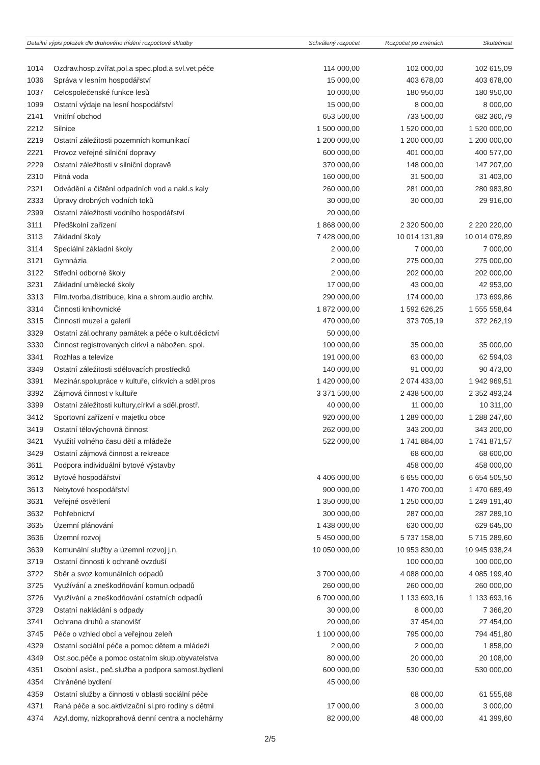| Detailní výpis položek dle druhového třídění rozpočtové skladby | | Schválený rozpočet | Rozpočet po změnách | Skutečnost |
| --- | --- | --- | --- | --- |
| 1014 | Ozdrav.hosp.zvířat,pol.a spec.plod.a svl.vet.péče | 114 000,00 | 102 000,00 | 102 615,09 |
| 1036 | Správa v lesním hospodářství | 15 000,00 | 403 678,00 | 403 678,00 |
| 1037 | Celospolečenské funkce lesů | 10 000,00 | 180 950,00 | 180 950,00 |
| 1099 | Ostatní výdaje na lesní hospodářství | 15 000,00 | 8 000,00 | 8 000,00 |
| 2141 | Vnitřní obchod | 653 500,00 | 733 500,00 | 682 360,79 |
| 2212 | Silnice | 1 500 000,00 | 1 520 000,00 | 1 520 000,00 |
| 2219 | Ostatní záležitosti pozemních komunikací | 1 200 000,00 | 1 200 000,00 | 1 200 000,00 |
| 2221 | Provoz veřejné silniční dopravy | 600 000,00 | 401 000,00 | 400 577,00 |
| 2229 | Ostatní záležitosti v silniční dopravě | 370 000,00 | 148 000,00 | 147 207,00 |
| 2310 | Pitná voda | 160 000,00 | 31 500,00 | 31 403,00 |
| 2321 | Odvádění a čištění odpadních vod a nakl.s kaly | 260 000,00 | 281 000,00 | 280 983,80 |
| 2333 | Úpravy drobných vodních toků | 30 000,00 | 30 000,00 | 29 916,00 |
| 2399 | Ostatní záležitosti vodního hospodářství | 20 000,00 | | |
| 3111 | Předškolní zařízení | 1 868 000,00 | 2 320 500,00 | 2 220 220,00 |
| 3113 | Základní školy | 7 428 000,00 | 10 014 131,89 | 10 014 079,89 |
| 3114 | Speciální základní školy | 2 000,00 | 7 000,00 | 7 000,00 |
| 3121 | Gymnázia | 2 000,00 | 275 000,00 | 275 000,00 |
| 3122 | Střední odborné školy | 2 000,00 | 202 000,00 | 202 000,00 |
| 3231 | Základní umělecké školy | 17 000,00 | 43 000,00 | 42 953,00 |
| 3313 | Film.tvorba,distribuce, kina a shrom.audio archiv. | 290 000,00 | 174 000,00 | 173 699,86 |
| 3314 | Činnosti knihovnické | 1 872 000,00 | 1 592 626,25 | 1 555 558,64 |
| 3315 | Činnosti muzeí a galerií | 470 000,00 | 373 705,19 | 372 262,19 |
| 3329 | Ostatní zál.ochrany památek a péče o kult.dědictví | 50 000,00 | | |
| 3330 | Činnost registrovaných církví a nábožen. spol. | 100 000,00 | 35 000,00 | 35 000,00 |
| 3341 | Rozhlas a televize | 191 000,00 | 63 000,00 | 62 594,03 |
| 3349 | Ostatní záležitosti sdělovacích prostředků | 140 000,00 | 91 000,00 | 90 473,00 |
| 3391 | Mezinár.spolupráce v kultuře, církvích a sděl.pros | 1 420 000,00 | 2 074 433,00 | 1 942 969,51 |
| 3392 | Zájmová činnost v kultuře | 3 371 500,00 | 2 438 500,00 | 2 352 493,24 |
| 3399 | Ostatní záležitosti kultury,církví a sděl.prostř. | 40 000,00 | 11 000,00 | 10 311,00 |
| 3412 | Sportovní zařízení v majetku obce | 920 000,00 | 1 289 000,00 | 1 288 247,60 |
| 3419 | Ostatní tělovýchovná činnost | 262 000,00 | 343 200,00 | 343 200,00 |
| 3421 | Využití volného času dětí a mládeže | 522 000,00 | 1 741 884,00 | 1 741 871,57 |
| 3429 | Ostatní zájmová činnost a rekreace | | 68 600,00 | 68 600,00 |
| 3611 | Podpora individuální bytové výstavby | | 458 000,00 | 458 000,00 |
| 3612 | Bytové hospodářství | 4 406 000,00 | 6 655 000,00 | 6 654 505,50 |
| 3613 | Nebytové hospodářství | 900 000,00 | 1 470 700,00 | 1 470 689,49 |
| 3631 | Veřejné osvětlení | 1 350 000,00 | 1 250 000,00 | 1 249 191,40 |
| 3632 | Pohřebnictví | 300 000,00 | 287 000,00 | 287 289,10 |
| 3635 | Územní plánování | 1 438 000,00 | 630 000,00 | 629 645,00 |
| 3636 | Územní rozvoj | 5 450 000,00 | 5 737 158,00 | 5 715 289,60 |
| 3639 | Komunální služby a územní rozvoj j.n. | 10 050 000,00 | 10 953 830,00 | 10 945 938,24 |
| 3719 | Ostatní činnosti k ochraně ovzduší | | 100 000,00 | 100 000,00 |
| 3722 | Sběr a svoz komunálních odpadů | 3 700 000,00 | 4 088 000,00 | 4 085 199,40 |
| 3725 | Využívání a zneškodňování komun.odpadů | 260 000,00 | 260 000,00 | 260 000,00 |
| 3726 | Využívání a zneškodňování ostatních odpadů | 6 700 000,00 | 1 133 693,16 | 1 133 693,16 |
| 3729 | Ostatní nakládání s odpady | 30 000,00 | 8 000,00 | 7 366,20 |
| 3741 | Ochrana druhů a stanovišť | 20 000,00 | 37 454,00 | 27 454,00 |
| 3745 | Péče o vzhled obcí a veřejnou zeleň | 1 100 000,00 | 795 000,00 | 794 451,80 |
| 4329 | Ostatní sociální péče a pomoc dětem a mládeži | 2 000,00 | 2 000,00 | 1 858,00 |
| 4349 | Ost.soc.péče a pomoc ostatním skup.obyvatelstva | 80 000,00 | 20 000,00 | 20 108,00 |
| 4351 | Osobní asist., peč.služba a podpora samost.bydlení | 600 000,00 | 530 000,00 | 530 000,00 |
| 4354 | Chráněné bydlení | 45 000,00 | | |
| 4359 | Ostatní služby a činnosti v oblasti sociální péče | | 68 000,00 | 61 555,68 |
| 4371 | Raná péče a soc.aktivizační sl.pro rodiny s dětmi | 17 000,00 | 3 000,00 | 3 000,00 |
| 4374 | Azyl.domy, nízkoprahová denní centra a noclehárny | 82 000,00 | 48 000,00 | 41 399,60 |
2/5